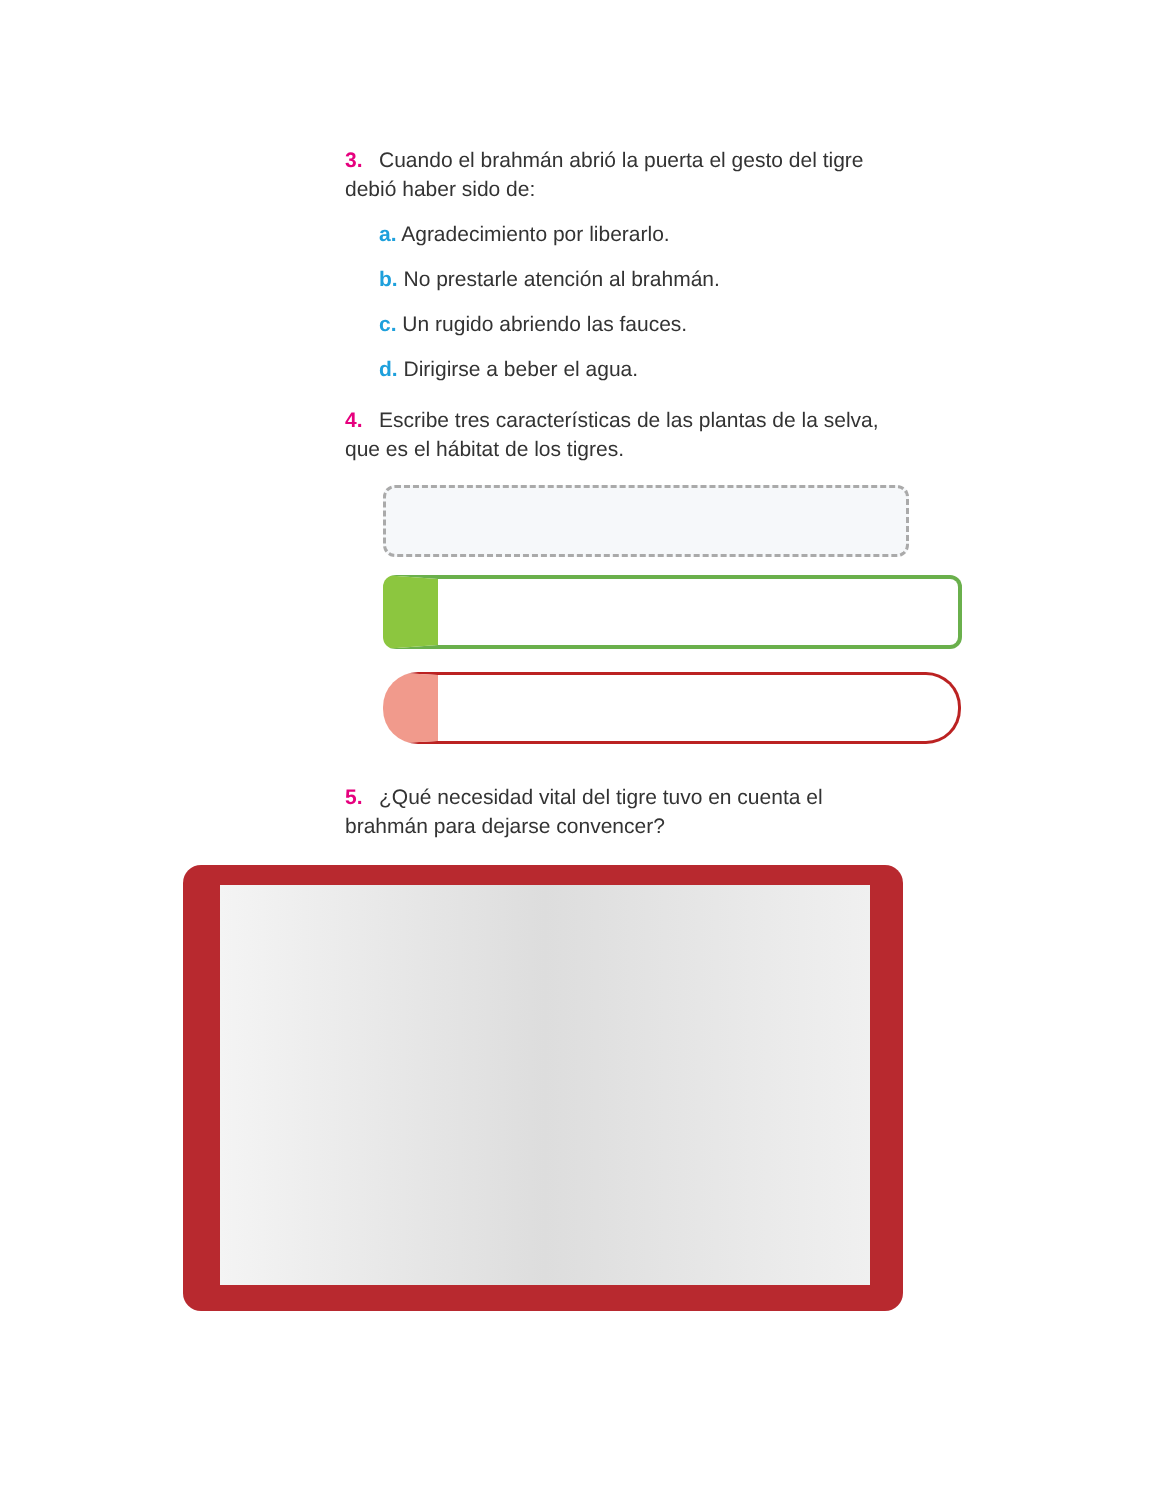3. Cuando el brahmán abrió la puerta el gesto del tigre debió haber sido de:
a. Agradecimiento por liberarlo.
b. No prestarle atención al brahmán.
c. Un rugido abriendo las fauces.
d. Dirigirse a beber el agua.
4. Escribe tres características de las plantas de la selva, que es el hábitat de los tigres.
5. ¿Qué necesidad vital del tigre tuvo en cuenta el brahmán para dejarse convencer?